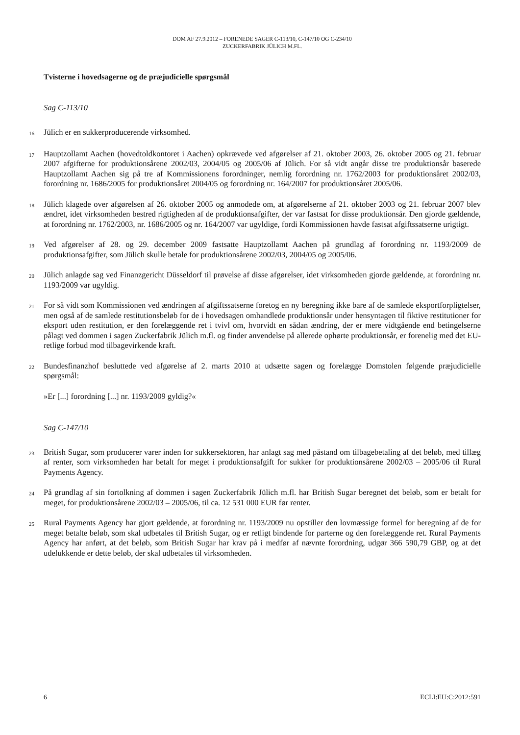DOM AF 27.9.2012 – FORENEDE SAGER C-113/10, C-147/10 OG C-234/10
ZUCKERFABRIK JÜLICH M.FL.
Tvisterne i hovedsagerne og de præjudicielle spørgsmål
Sag C-113/10
16 Jülich er en sukkerproducerende virksomhed.
17 Hauptzollamt Aachen (hovedtoldkontoret i Aachen) opkrævede ved afgørelser af 21. oktober 2003, 26. oktober 2005 og 21. februar 2007 afgifterne for produktionsårene 2002/03, 2004/05 og 2005/06 af Jülich. For så vidt angår disse tre produktionsår baserede Hauptzollamt Aachen sig på tre af Kommissionens forordninger, nemlig forordning nr. 1762/2003 for produktionsåret 2002/03, forordning nr. 1686/2005 for produktionsåret 2004/05 og forordning nr. 164/2007 for produktionsåret 2005/06.
18 Jülich klagede over afgørelsen af 26. oktober 2005 og anmodede om, at afgørelserne af 21. oktober 2003 og 21. februar 2007 blev ændret, idet virksomheden bestred rigtigheden af de produktionsafgifter, der var fastsat for disse produktionsår. Den gjorde gældende, at forordning nr. 1762/2003, nr. 1686/2005 og nr. 164/2007 var ugyldige, fordi Kommissionen havde fastsat afgiftssatserne urigtigt.
19 Ved afgørelser af 28. og 29. december 2009 fastsatte Hauptzollamt Aachen på grundlag af forordning nr. 1193/2009 de produktionsafgifter, som Jülich skulle betale for produktionsårene 2002/03, 2004/05 og 2005/06.
20 Jülich anlagde sag ved Finanzgericht Düsseldorf til prøvelse af disse afgørelser, idet virksomheden gjorde gældende, at forordning nr. 1193/2009 var ugyldig.
21 For så vidt som Kommissionen ved ændringen af afgiftssatserne foretog en ny beregning ikke bare af de samlede eksportforpligtelser, men også af de samlede restitutionsbeløb for de i hovedsagen omhandlede produktionsår under hensyntagen til fiktive restitutioner for eksport uden restitution, er den forelæggende ret i tvivl om, hvorvidt en sådan ændring, der er mere vidtgående end betingelserne pålagt ved dommen i sagen Zuckerfabrik Jülich m.fl. og finder anvendelse på allerede ophørte produktionsår, er forenelig med det EU-retlige forbud mod tilbagevirkende kraft.
22 Bundesfinanzhof besluttede ved afgørelse af 2. marts 2010 at udsætte sagen og forelægge Domstolen følgende præjudicielle spørgsmål:
»Er [...] forordning [...] nr. 1193/2009 gyldig?«
Sag C-147/10
23 British Sugar, som producerer varer inden for sukkersektoren, har anlagt sag med påstand om tilbagebetaling af det beløb, med tillæg af renter, som virksomheden har betalt for meget i produktionsafgift for sukker for produktionsårene 2002/03 – 2005/06 til Rural Payments Agency.
24 På grundlag af sin fortolkning af dommen i sagen Zuckerfabrik Jülich m.fl. har British Sugar beregnet det beløb, som er betalt for meget, for produktionsårene 2002/03 – 2005/06, til ca. 12 531 000 EUR før renter.
25 Rural Payments Agency har gjort gældende, at forordning nr. 1193/2009 nu opstiller den lovmæssige formel for beregning af de for meget betalte beløb, som skal udbetales til British Sugar, og er retligt bindende for parterne og den forelæggende ret. Rural Payments Agency har anført, at det beløb, som British Sugar har krav på i medfør af nævnte forordning, udgør 366 590,79 GBP, og at det udelukkende er dette beløb, der skal udbetales til virksomheden.
6 ECLI:EU:C:2012:591